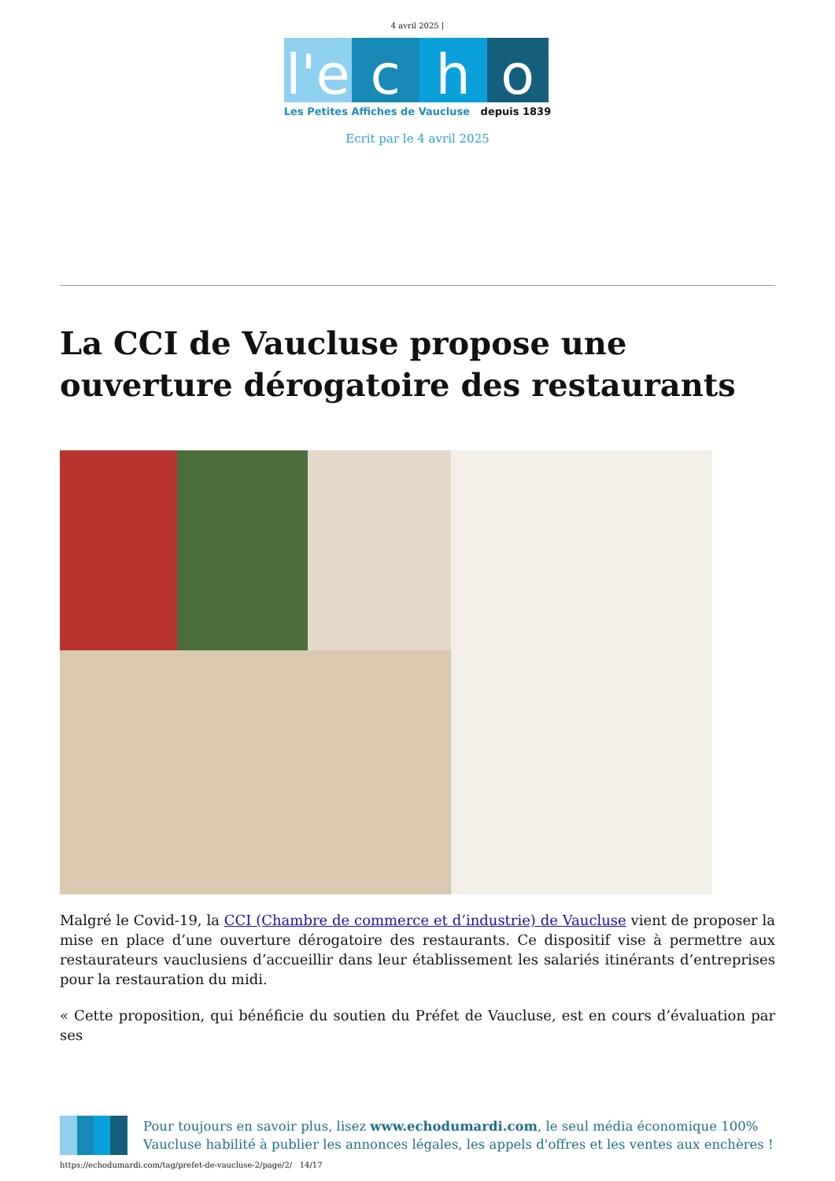4 avril 2025 |
l'e
c
h
o
Les Petites Affiches de Vaucluse depuis 1839
Ecrit par le 4 avril 2025
La CCI de Vaucluse propose une ouverture dérogatoire des restaurants
Malgré le Covid-19, la CCI (Chambre de commerce et d’industrie) de Vaucluse vient de proposer la mise en place d’une ouverture dérogatoire des restaurants. Ce dispositif vise à permettre aux restaurateurs vauclusiens d’accueillir dans leur établissement les salariés itinérants d’entreprises pour la restauration du midi.
« Cette proposition, qui bénéficie du soutien du Préfet de Vaucluse, est en cours d’évaluation par ses
Pour toujours en savoir plus, lisez www.echodumardi.com, le seul média économique 100% Vaucluse habilité à publier les annonces légales, les appels d'offres et les ventes aux enchères !
https://echodumardi.com/tag/prefet-de-vaucluse-2/page/2/ 14/17